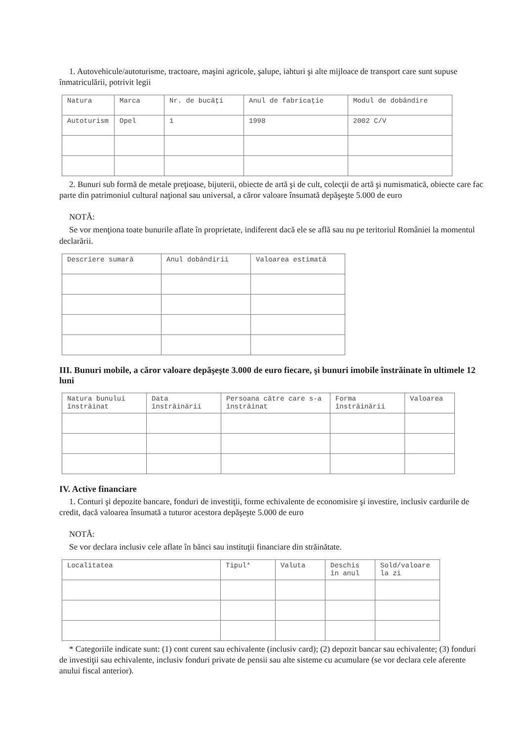1. Autovehicule/autoturisme, tractoare, maşini agricole, şalupe, iahturi şi alte mijloace de transport care sunt supuse înmatriculării, potrivit legii
| Natura | Marca | Nr. de bucăţi | Anul de fabricaţie | Modul de dobândire |
| --- | --- | --- | --- | --- |
| Autoturism | Opel | 1 | 1998 | 2002 C/V |
2. Bunuri sub formă de metale preţioase, bijuterii, obiecte de artă şi de cult, colecţii de artă şi numismatică, obiecte care fac parte din patrimoniul cultural naţional sau universal, a căror valoare însumată depăşeşte 5.000 de euro
NOTĂ:
Se vor menţiona toate bunurile aflate în proprietate, indiferent dacă ele se află sau nu pe teritoriul României la momentul declarării.
| Descriere sumară | Anul dobândirii | Valoarea estimată |
| --- | --- | --- |
III. Bunuri mobile, a căror valoare depăşeşte 3.000 de euro fiecare, şi bunuri imobile înstrăinate în ultimele 12 luni
| Natura bunului înstrăinat | Data înstrăinării | Persoana către care s-a înstrăinat | Forma înstrăinării | Valoarea |
| --- | --- | --- | --- | --- |
IV. Active financiare
1. Conturi şi depozite bancare, fonduri de investiţii, forme echivalente de economisire şi investire, inclusiv cardurile de credit, dacă valoarea însumată a tuturor acestora depăşeşte 5.000 de euro
NOTĂ:
Se vor declara inclusiv cele aflate în bănci sau instituţii financiare din străinătate.
| Localitatea | Tipul* | Valuta | Deschis în anul | Sold/valoare la zi |
| --- | --- | --- | --- | --- |
* Categoriile indicate sunt: (1) cont curent sau echivalente (inclusiv card); (2) depozit bancar sau echivalente; (3) fonduri de investiţii sau echivalente, inclusiv fonduri private de pensii sau alte sisteme cu acumulare (se vor declara cele aferente anului fiscal anterior).